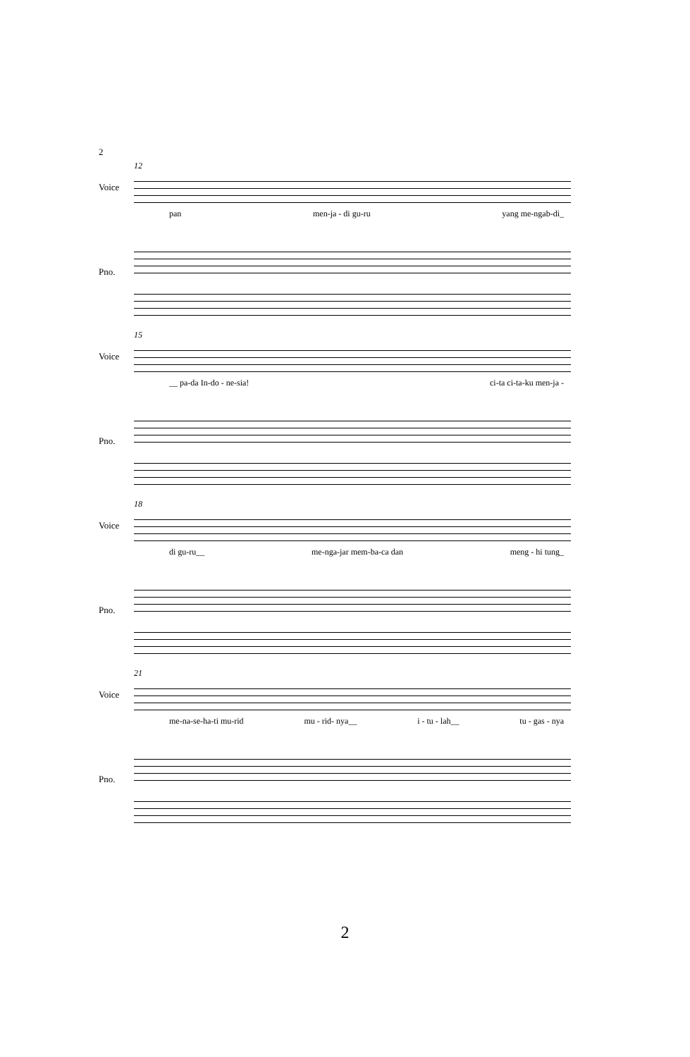2
12
Voice
pan men-ja - di gu-ru yang me-ngab-di_
Pno.
15
Voice
__ pa-da In-do - ne-sia! ci-ta ci-ta-ku men-ja -
Pno.
18
Voice
di gu-ru__ me-nga-jar mem-ba-ca dan meng - hi tung_
Pno.
21
Voice
me-na-se-ha-ti mu-rid mu - rid- nya__ i - tu - lah__ tu - gas - nya
Pno.
2